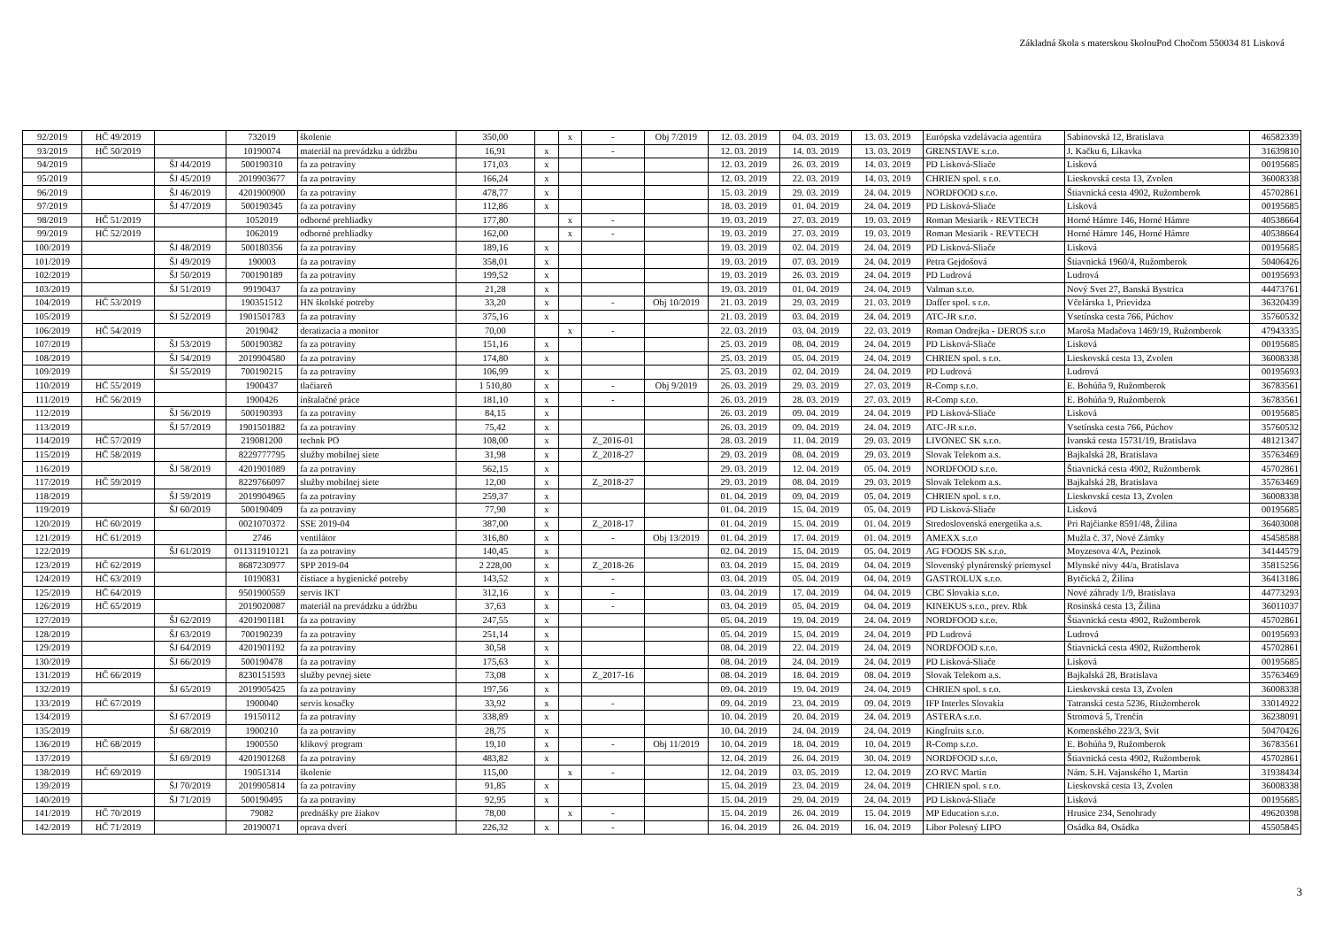Základná škola s materskou školouPod Chočom 550034 81 Lisková
| 92/2019 | HČ 49/2019 | | 732019 | školenie | 350,00 | | x | - | Obj 7/2019 | 12. 03. 2019 | 04. 03. 2019 | 13. 03. 2019 | Európska vzdelávacia agentúra | Sabinovská 12, Bratislava | 46582339 |
| 93/2019 | HČ 50/2019 | | 10190074 | materiál na prevádzku a údržbu | 16,91 | x | | - | | 12. 03. 2019 | 14. 03. 2019 | 13. 03. 2019 | GRENSTAVE s.r.o. | J. Kačku 6, Likavka | 31639810 |
| 94/2019 | | ŠJ 44/2019 | 500190310 | fa za potraviny | 171,03 | x | | | | 12. 03. 2019 | 26. 03. 2019 | 14. 03. 2019 | PD Lisková-Sliače | Lisková | 00195685 |
| 95/2019 | | ŠJ 45/2019 | 2019903677 | fa za potraviny | 166,24 | x | | | | 12. 03. 2019 | 22. 03. 2019 | 14. 03. 2019 | CHRIEN spol. s r.o. | Lieskovská cesta 13, Zvolen | 36008338 |
| 96/2019 | | ŠJ 46/2019 | 4201900900 | fa za potraviny | 478,77 | x | | | | 15. 03. 2019 | 29. 03. 2019 | 24. 04. 2019 | NORDFOOD s.r.o. | Štiavnická cesta 4902, Ružomberok | 45702861 |
| 97/2019 | | ŠJ 47/2019 | 500190345 | fa za potraviny | 112,86 | x | | | | 18. 03. 2019 | 01. 04. 2019 | 24. 04. 2019 | PD Lisková-Sliače | Lisková | 00195685 |
| 98/2019 | HČ 51/2019 | | 1052019 | odborné prehliadky | 177,80 | | x | - | | 19. 03. 2019 | 27. 03. 2019 | 19. 03. 2019 | Roman Mesiarik - REVTECH | Horné Hámre 146, Horné Hámre | 40538664 |
| 99/2019 | HČ 52/2019 | | 1062019 | odborné prehliadky | 162,00 | | x | - | | 19. 03. 2019 | 27. 03. 2019 | 19. 03. 2019 | Roman Mesiarik - REVTECH | Horné Hámre 146, Horné Hámre | 40538664 |
| 100/2019 | | ŠJ 48/2019 | 500180356 | fa za potraviny | 189,16 | x | | | | 19. 03. 2019 | 02. 04. 2019 | 24. 04. 2019 | PD Lisková-Sliače | Lisková | 00195685 |
| 101/2019 | | ŠJ 49/2019 | 190003 | fa za potraviny | 358,01 | x | | | | 19. 03. 2019 | 07. 03. 2019 | 24. 04. 2019 | Petra Gejdošová | Štiavnická 1960/4, Ružomberok | 50406426 |
| 102/2019 | | ŠJ 50/2019 | 700190189 | fa za potraviny | 199,52 | x | | | | 19. 03. 2019 | 26. 03. 2019 | 24. 04. 2019 | PD Ludrová | Ludrová | 00195693 |
| 103/2019 | | ŠJ 51/2019 | 99190437 | fa za potraviny | 21,28 | x | | | | 19. 03. 2019 | 01. 04. 2019 | 24. 04. 2019 | Valman s.r.o. | Nový Svet 27, Banská Bystrica | 44473761 |
| 104/2019 | HČ 53/2019 | | 190351512 | HN školské potreby | 33,20 | x | | - | Obj 10/2019 | 21. 03. 2019 | 29. 03. 2019 | 21. 03. 2019 | Daffer spol. s r.o. | Včelárska 1, Prievidza | 36320439 |
| 105/2019 | | ŠJ 52/2019 | 1901501783 | fa za potraviny | 375,16 | x | | | | 21. 03. 2019 | 03. 04. 2019 | 24. 04. 2019 | ATC-JR s.r.o. | Vsetínska cesta 766, Púchov | 35760532 |
| 106/2019 | HČ 54/2019 | | 2019042 | deratizacia a monitor | 70,00 | | x | - | | 22. 03. 2019 | 03. 04. 2019 | 22. 03. 2019 | Roman Ondrejka - DEROS s.r.o | Maroša Madačova 1469/19, Ružomberok | 47943335 |
| 107/2019 | | ŠJ 53/2019 | 500190382 | fa za potraviny | 151,16 | x | | | | 25. 03. 2019 | 08. 04. 2019 | 24. 04. 2019 | PD Lisková-Sliače | Lisková | 00195685 |
| 108/2019 | | ŠJ 54/2019 | 2019904580 | fa za potraviny | 174,80 | x | | | | 25. 03. 2019 | 05. 04. 2019 | 24. 04. 2019 | CHRIEN spol. s r.o. | Lieskovská cesta 13, Zvolen | 36008338 |
| 109/2019 | | ŠJ 55/2019 | 700190215 | fa za potraviny | 106,99 | x | | | | 25. 03. 2019 | 02. 04. 2019 | 24. 04. 2019 | PD Ludrová | Ludrová | 00195693 |
| 110/2019 | HČ 55/2019 | | 1900437 | tlačiareň | 1 510,80 | x | | - | Obj 9/2019 | 26. 03. 2019 | 29. 03. 2019 | 27. 03. 2019 | R-Comp s.r.o. | E. Bohúňa 9, Ružomberok | 36783561 |
| 111/2019 | HČ 56/2019 | | 1900426 | inštalačné práce | 181,10 | x | | - | | 26. 03. 2019 | 28. 03. 2019 | 27. 03. 2019 | R-Comp s.r.o. | E. Bohúňa 9, Ružomberok | 36783561 |
| 112/2019 | | ŠJ 56/2019 | 500190393 | fa za potraviny | 84,15 | x | | | | 26. 03. 2019 | 09. 04. 2019 | 24. 04. 2019 | PD Lisková-Sliače | Lisková | 00195685 |
| 113/2019 | | ŠJ 57/2019 | 1901501882 | fa za potraviny | 75,42 | x | | | | 26. 03. 2019 | 09. 04. 2019 | 24. 04. 2019 | ATC-JR s.r.o. | Vsetínska cesta 766, Púchov | 35760532 |
| 114/2019 | HČ 57/2019 | | 219081200 | technk PO | 108,00 | x | | Z_2016-01 | | 28. 03. 2019 | 11. 04. 2019 | 29. 03. 2019 | LIVONEC SK s.r.o. | Ivanská cesta 15731/19, Bratislava | 48121347 |
| 115/2019 | HČ 58/2019 | | 8229777795 | služby mobilnej siete | 31,98 | x | | Z_2018-27 | | 29. 03. 2019 | 08. 04. 2019 | 29. 03. 2019 | Slovak Telekom a.s. | Bajkalská 28, Bratislava | 35763469 |
| 116/2019 | | ŠJ 58/2019 | 4201901089 | fa za potraviny | 562,15 | x | | | | 29. 03. 2019 | 12. 04. 2019 | 05. 04. 2019 | NORDFOOD s.r.o. | Štiavnická cesta 4902, Ružomberok | 45702861 |
| 117/2019 | HČ 59/2019 | | 8229766097 | služby mobilnej siete | 12,00 | x | | Z_2018-27 | | 29. 03. 2019 | 08. 04. 2019 | 29. 03. 2019 | Slovak Telekom a.s. | Bajkalská 28, Bratislava | 35763469 |
| 118/2019 | | ŠJ 59/2019 | 2019904965 | fa za potraviny | 259,37 | x | | | | 01. 04. 2019 | 09. 04. 2019 | 05. 04. 2019 | CHRIEN spol. s r.o. | Lieskovská cesta 13, Zvolen | 36008338 |
| 119/2019 | | ŠJ 60/2019 | 500190409 | fa za potraviny | 77,90 | x | | | | 01. 04. 2019 | 15. 04. 2019 | 05. 04. 2019 | PD Lisková-Sliače | Lisková | 00195685 |
| 120/2019 | HČ 60/2019 | | 0021070372 | SSE 2019-04 | 387,00 | x | | Z_2018-17 | | 01. 04. 2019 | 15. 04. 2019 | 01. 04. 2019 | Stredoslovenská energetika a.s. | Pri Rajčianke 8591/48, Žilina | 36403008 |
| 121/2019 | HČ 61/2019 | | 2746 | ventilátor | 316,80 | x | | - | Obj 13/2019 | 01. 04. 2019 | 17. 04. 2019 | 01. 04. 2019 | AMEXX s.r.o | Mužla č. 37, Nové Zámky | 45458588 |
| 122/2019 | | ŠJ 61/2019 | 011311910121 | fa za potraviny | 140,45 | x | | | | 02. 04. 2019 | 15. 04. 2019 | 05. 04. 2019 | AG FOODS SK s.r.o. | Moyzesova 4/A, Pezinok | 34144579 |
| 123/2019 | HČ 62/2019 | | 8687230977 | SPP 2019-04 | 2 228,00 | x | | Z_2018-26 | | 03. 04. 2019 | 15. 04. 2019 | 04. 04. 2019 | Slovenský plynárenský priemysel | Mlynské nivy 44/a, Bratislava | 35815256 |
| 124/2019 | HČ 63/2019 | | 10190831 | čistiace a hygienické potreby | 143,52 | x | | - | | 03. 04. 2019 | 05. 04. 2019 | 04. 04. 2019 | GASTROLUX s.r.o. | Bytčická 2, Žilina | 36413186 |
| 125/2019 | HČ 64/2019 | | 9501900559 | servis IKT | 312,16 | x | | - | | 03. 04. 2019 | 17. 04. 2019 | 04. 04. 2019 | CBC Slovakia s.r.o. | Nové záhrady 1/9, Bratislava | 44773293 |
| 126/2019 | HČ 65/2019 | | 2019020087 | materiál na prevádzku a údržbu | 37,63 | x | | - | | 03. 04. 2019 | 05. 04. 2019 | 04. 04. 2019 | KINEKUS s.r.o., prev. Rbk | Rosinská cesta 13, Žilina | 36011037 |
| 127/2019 | | ŠJ 62/2019 | 4201901181 | fa za potraviny | 247,55 | x | | | | 05. 04. 2019 | 19. 04. 2019 | 24. 04. 2019 | NORDFOOD s.r.o. | Štiavnická cesta 4902, Ružomberok | 45702861 |
| 128/2019 | | ŠJ 63/2019 | 700190239 | fa za potraviny | 251,14 | x | | | | 05. 04. 2019 | 15. 04. 2019 | 24. 04. 2019 | PD Ludrová | Ludrová | 00195693 |
| 129/2019 | | ŠJ 64/2019 | 4201901192 | fa za potraviny | 30,58 | x | | | | 08. 04. 2019 | 22. 04. 2019 | 24. 04. 2019 | NORDFOOD s.r.o. | Štiavnická cesta 4902, Ružomberok | 45702861 |
| 130/2019 | | ŠJ 66/2019 | 500190478 | fa za potraviny | 175,63 | x | | | | 08. 04. 2019 | 24. 04. 2019 | 24. 04. 2019 | PD Lisková-Sliače | Lisková | 00195685 |
| 131/2019 | HČ 66/2019 | | 8230151593 | služby pevnej siete | 73,08 | x | | Z_2017-16 | | 08. 04. 2019 | 18. 04. 2019 | 08. 04. 2019 | Slovak Telekom a.s. | Bajkalská 28, Bratislava | 35763469 |
| 132/2019 | | ŠJ 65/2019 | 2019905425 | fa za potraviny | 197,56 | x | | | | 09. 04. 2019 | 19. 04. 2019 | 24. 04. 2019 | CHRIEN spol. s r.o. | Lieskovská cesta 13, Zvolen | 36008338 |
| 133/2019 | HČ 67/2019 | | 1900040 | servis kosačky | 33,92 | x | | - | | 09. 04. 2019 | 23. 04. 2019 | 09. 04. 2019 | IFP Interles Slovakia | Tatranská cesta 5236, Riužomberok | 33014922 |
| 134/2019 | | ŠJ 67/2019 | 19150112 | fa za potraviny | 338,89 | x | | | | 10. 04. 2019 | 20. 04. 2019 | 24. 04. 2019 | ASTERA s.r.o. | Stromová 5, Trenčín | 36238091 |
| 135/2019 | | ŠJ 68/2019 | 1900210 | fa za potraviny | 28,75 | x | | | | 10. 04. 2019 | 24. 04. 2019 | 24. 04. 2019 | Kingfruits s.r.o. | Komenského 223/3, Svit | 50470426 |
| 136/2019 | HČ 68/2019 | | 1900550 | klikový program | 19,10 | x | | - | Obj 11/2019 | 10. 04. 2019 | 18. 04. 2019 | 10. 04. 2019 | R-Comp s.r.o. | E. Bohúňa 9, Ružomberok | 36783561 |
| 137/2019 | | ŠJ 69/2019 | 4201901268 | fa za potraviny | 483,82 | x | | | | 12. 04. 2019 | 26. 04. 2019 | 30. 04. 2019 | NORDFOOD s.r.o. | Štiavnická cesta 4902, Ružomberok | 45702861 |
| 138/2019 | HČ 69/2019 | | 19051314 | školenie | 115,00 | | x | - | | 12. 04. 2019 | 03. 05. 2019 | 12. 04. 2019 | ZO RVC Martin | Nám. S.H. Vajanského 1, Martin | 31938434 |
| 139/2019 | | ŠJ 70/2019 | 2019905814 | fa za potraviny | 91,85 | x | | | | 15. 04. 2019 | 23. 04. 2019 | 24. 04. 2019 | CHRIEN spol. s r.o. | Lieskovská cesta 13, Zvolen | 36008338 |
| 140/2019 | | ŠJ 71/2019 | 500190495 | fa za potraviny | 92,95 | x | | | | 15. 04. 2019 | 29. 04. 2019 | 24. 04. 2019 | PD Lisková-Sliače | Lisková | 00195685 |
| 141/2019 | HČ 70/2019 | | 79082 | prednášky pre žiakov | 78,00 | | x | - | | 15. 04. 2019 | 26. 04. 2019 | 15. 04. 2019 | MP Education s.r.o. | Hrusice 234, Senohrady | 49620398 |
| 142/2019 | HČ 71/2019 | | 20190071 | oprava dverí | 226,32 | x | | - | | 16. 04. 2019 | 26. 04. 2019 | 16. 04. 2019 | Libor Polesný LIPO | Osádka 84, Osádka | 45505845 |
3